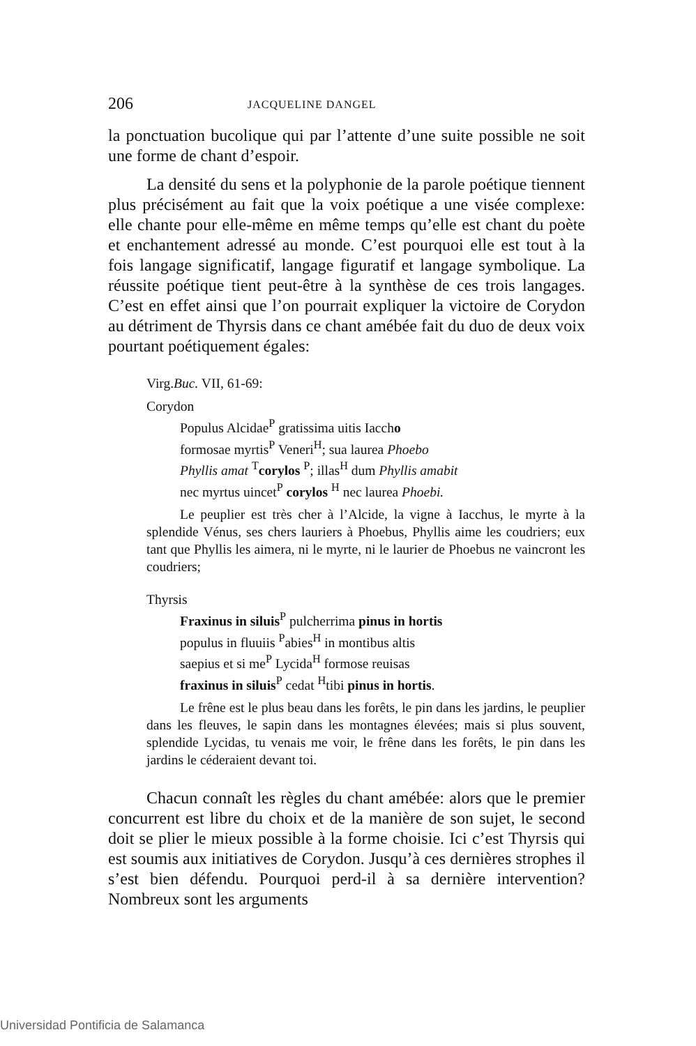206 JACQUELINE DANGEL
la ponctuation bucolique qui par l’attente d’une suite possible ne soit une forme de chant d’espoir.
La densité du sens et la polyphonie de la parole poétique tiennent plus précisément au fait que la voix poétique a une visée complexe: elle chante pour elle-même en même temps qu’elle est chant du poète et enchantement adressé au monde. C’est pourquoi elle est tout à la fois langage significatif, langage figuratif et langage symbolique. La réussite poétique tient peut-être à la synthèse de ces trois langages. C’est en effet ainsi que l’on pourrait expliquer la victoire de Corydon au détriment de Thyrsis dans ce chant amébée fait du duo de deux voix pourtant poétiquement égales:
Virg.Buc. VII, 61-69:
Corydon
Populus Alcidae<sup>P</sup> gratissima uitis Iaccho
formosae myrtis<sup>P</sup> Veneri<sup>H</sup>; sua laurea Phoebo
Phyllis amat <sup>T</sup>corylos <sup>P</sup>; illas<sup>H</sup> dum Phyllis amabit
nec myrtus uincet<sup>P</sup> corylos <sup>H</sup> nec laurea Phoebi.
Le peuplier est très cher à l’Alcide, la vigne à Iacchus, le myrte à la splendide Vénus, ses chers lauriers à Phoebus, Phyllis aime les coudriers; eux tant que Phyllis les aimera, ni le myrte, ni le laurier de Phoebus ne vaincront les coudriers;
Thyrsis
Fraxinus in siluis<sup>P</sup> pulcherrima pinus in hortis
populus in fluuiis <sup>P</sup>abies<sup>H</sup> in montibus altis
saepius et si me<sup>P</sup> Lycida<sup>H</sup> formose reuisas
fraxinus in siluis<sup>P</sup> cedat <sup>H</sup>tibi pinus in hortis.
Le frêne est le plus beau dans les forêts, le pin dans les jardins, le peuplier dans les fleuves, le sapin dans les montagnes élevées; mais si plus souvent, splendide Lycidas, tu venais me voir, le frêne dans les forêts, le pin dans les jardins le céderaient devant toi.
Chacun connaît les règles du chant amébée: alors que le premier concurrent est libre du choix et de la manière de son sujet, le second doit se plier le mieux possible à la forme choisie. Ici c’est Thyrsis qui est soumis aux initiatives de Corydon. Jusqu’à ces dernières strophes il s’est bien défendu. Pourquoi perd-il à sa dernière intervention? Nombreux sont les arguments
Universidad Pontificia de Salamanca